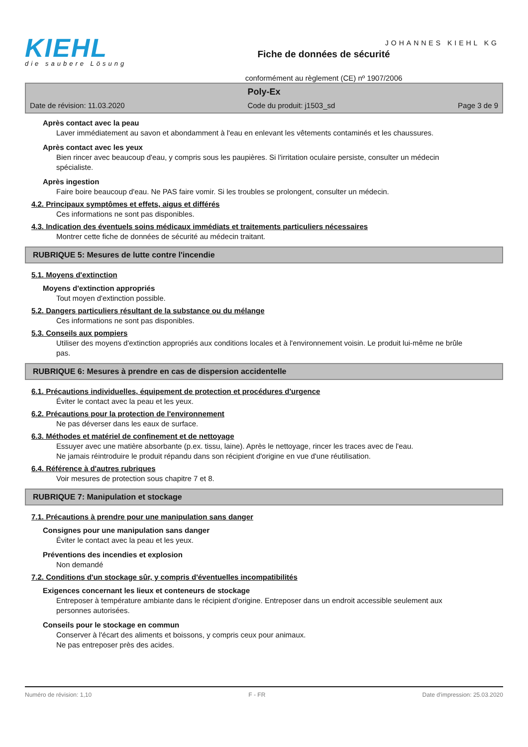KIEHL
die saubere Lösung
Fiche de données de sécurité
conformément au règlement (CE) nº 1907/2006
JOHANNES KIEHL KG
Poly-Ex
Date de révision: 11.03.2020 Code du produit: j1503_sd Page 3 de 9
Après contact avec la peau
Laver immédiatement au savon et abondamment à l'eau en enlevant les vêtements contaminés et les chaussures.
Après contact avec les yeux
Bien rincer avec beaucoup d'eau, y compris sous les paupières. Si l'irritation oculaire persiste, consulter un médecin spécialiste.
Après ingestion
Faire boire beaucoup d'eau. Ne PAS faire vomir. Si les troubles se prolongent, consulter un médecin.
4.2. Principaux symptômes et effets, aigus et différés
Ces informations ne sont pas disponibles.
4.3. Indication des éventuels soins médicaux immédiats et traitements particuliers nécessaires
Montrer cette fiche de données de sécurité au médecin traitant.
RUBRIQUE 5: Mesures de lutte contre l'incendie
5.1. Moyens d'extinction
Moyens d'extinction appropriés
Tout moyen d'extinction possible.
5.2. Dangers particuliers résultant de la substance ou du mélange
Ces informations ne sont pas disponibles.
5.3. Conseils aux pompiers
Utiliser des moyens d'extinction appropriés aux conditions locales et à l'environnement voisin. Le produit lui-même ne brûle pas.
RUBRIQUE 6: Mesures à prendre en cas de dispersion accidentelle
6.1. Précautions individuelles, équipement de protection et procédures d'urgence
Éviter le contact avec la peau et les yeux.
6.2. Précautions pour la protection de l'environnement
Ne pas déverser dans les eaux de surface.
6.3. Méthodes et matériel de confinement et de nettoyage
Essuyer avec une matière absorbante (p.ex. tissu, laine). Après le nettoyage, rincer les traces avec de l'eau.
Ne jamais réintroduire le produit répandu dans son récipient d'origine en vue d'une réutilisation.
6.4. Référence à d'autres rubriques
Voir mesures de protection sous chapitre 7 et 8.
RUBRIQUE 7: Manipulation et stockage
7.1. Précautions à prendre pour une manipulation sans danger
Consignes pour une manipulation sans danger
Éviter le contact avec la peau et les yeux.
Préventions des incendies et explosion
Non demandé
7.2. Conditions d'un stockage sûr, y compris d'éventuelles incompatibilités
Exigences concernant les lieux et conteneurs de stockage
Entreposer à température ambiante dans le récipient d'origine. Entreposer dans un endroit accessible seulement aux personnes autorisées.
Conseils pour le stockage en commun
Conserver à l'écart des aliments et boissons, y compris ceux pour animaux.
Ne pas entreposer près des acides.
Numéro de révision: 1,10 F - FR Date d'impression: 25.03.2020